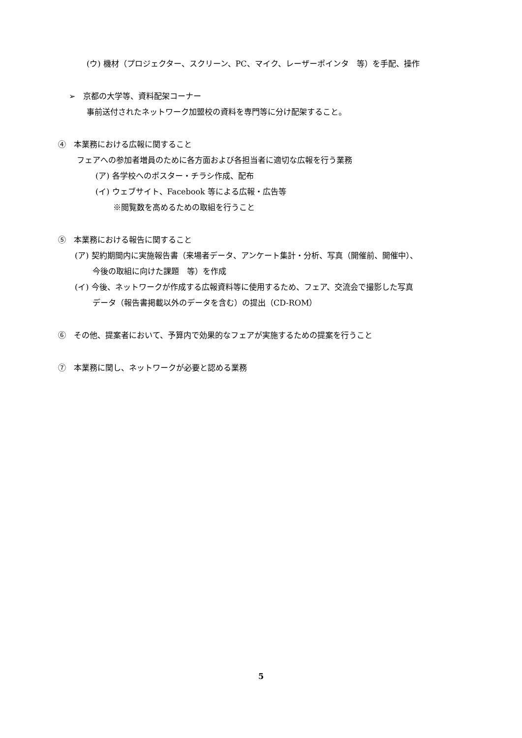(ウ) 機材（プロジェクター、スクリーン、PC、マイク、レーザーポインタ　等）を手配、操作
➢　京都の大学等、資料配架コーナー
事前送付されたネットワーク加盟校の資料を専門等に分け配架すること。
④　本業務における広報に関すること
フェアへの参加者増員のために各方面および各担当者に適切な広報を行う業務
(ア) 各学校へのポスター・チラシ作成、配布
(イ) ウェブサイト、Facebook 等による広報・広告等
※閲覧数を高めるための取組を行うこと
⑤　本業務における報告に関すること
(ア) 契約期間内に実施報告書（来場者データ、アンケート集計・分析、写真（開催前、開催中）、
今後の取組に向けた課題　等）を作成
(イ) 今後、ネットワークが作成する広報資料等に使用するため、フェア、交流会で撮影した写真
データ（報告書掲載以外のデータを含む）の提出（CD-ROM）
⑥　その他、提案者において、予算内で効果的なフェアが実施するための提案を行うこと
⑦　本業務に関し、ネットワークが必要と認める業務
5